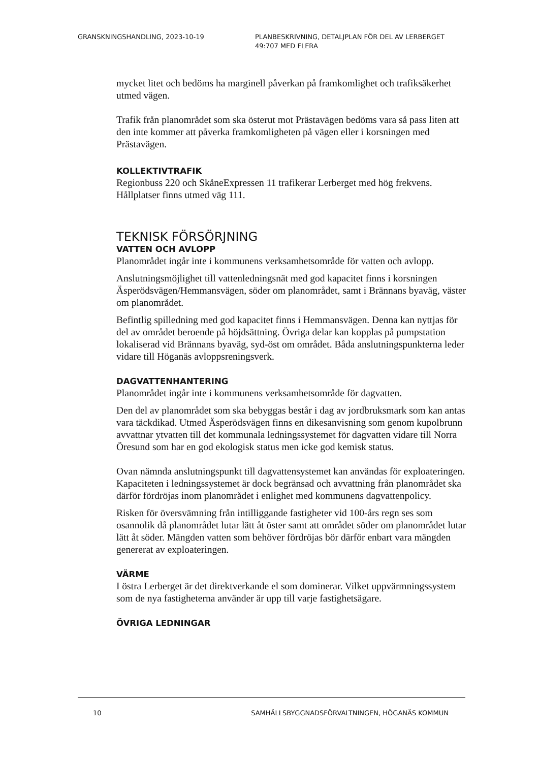GRANSKNINGSHANDLING, 2023-10-19 PLANBESKRIVNING, DETALJPLAN FÖR DEL AV LERBERGET
49:707 MED FLERA
mycket litet och bedöms ha marginell påverkan på framkomlighet och trafiksäkerhet utmed vägen.
Trafik från planområdet som ska österut mot Prästavägen bedöms vara så pass liten att den inte kommer att påverka framkomligheten på vägen eller i korsningen med Prästavägen.
KOLLEKTIVTRAFIK
Regionbuss 220 och SkåneExpressen 11 trafikerar Lerberget med hög frekvens. Hållplatser finns utmed väg 111.
TEKNISK FÖRSÖRJNING
VATTEN OCH AVLOPP
Planområdet ingår inte i kommunens verksamhetsområde för vatten och avlopp.
Anslutningsmöjlighet till vattenledningsnät med god kapacitet finns i korsningen Äsperödsvägen/Hemmansvägen, söder om planområdet, samt i Brännans byaväg, väster om planområdet.
Befintlig spilledning med god kapacitet finns i Hemmansvägen. Denna kan nyttjas för del av området beroende på höjdsättning. Övriga delar kan kopplas på pumpstation lokaliserad vid Brännans byaväg, syd-öst om området. Båda anslutningspunkterna leder vidare till Höganäs avloppsreningsverk.
DAGVATTENHANTERING
Planområdet ingår inte i kommunens verksamhetsområde för dagvatten.
Den del av planområdet som ska bebyggas består i dag av jordbruksmark som kan antas vara täckdikad. Utmed Äsperödsvägen finns en dikesanvisning som genom kupolbrunn avvattnar ytvatten till det kommunala ledningssystemet för dagvatten vidare till Norra Öresund som har en god ekologisk status men icke god kemisk status.
Ovan nämnda anslutningspunkt till dagvattensystemet kan användas för exploateringen. Kapaciteten i ledningssystemet är dock begränsad och avvattning från planområdet ska därför fördröjas inom planområdet i enlighet med kommunens dagvattenpolicy.
Risken för översvämning från intilliggande fastigheter vid 100-års regn ses som osannolik då planområdet lutar lätt åt öster samt att området söder om planområdet lutar lätt åt söder. Mängden vatten som behöver fördröjas bör därför enbart vara mängden genererat av exploateringen.
VÄRME
I östra Lerberget är det direktverkande el som dominerar. Vilket uppvärmningssystem som de nya fastigheterna använder är upp till varje fastighetsägare.
ÖVRIGA LEDNINGAR
10 SAMHÄLLSBYGGNADSFÖRVALTNINGEN, HÖGANÄS KOMMUN